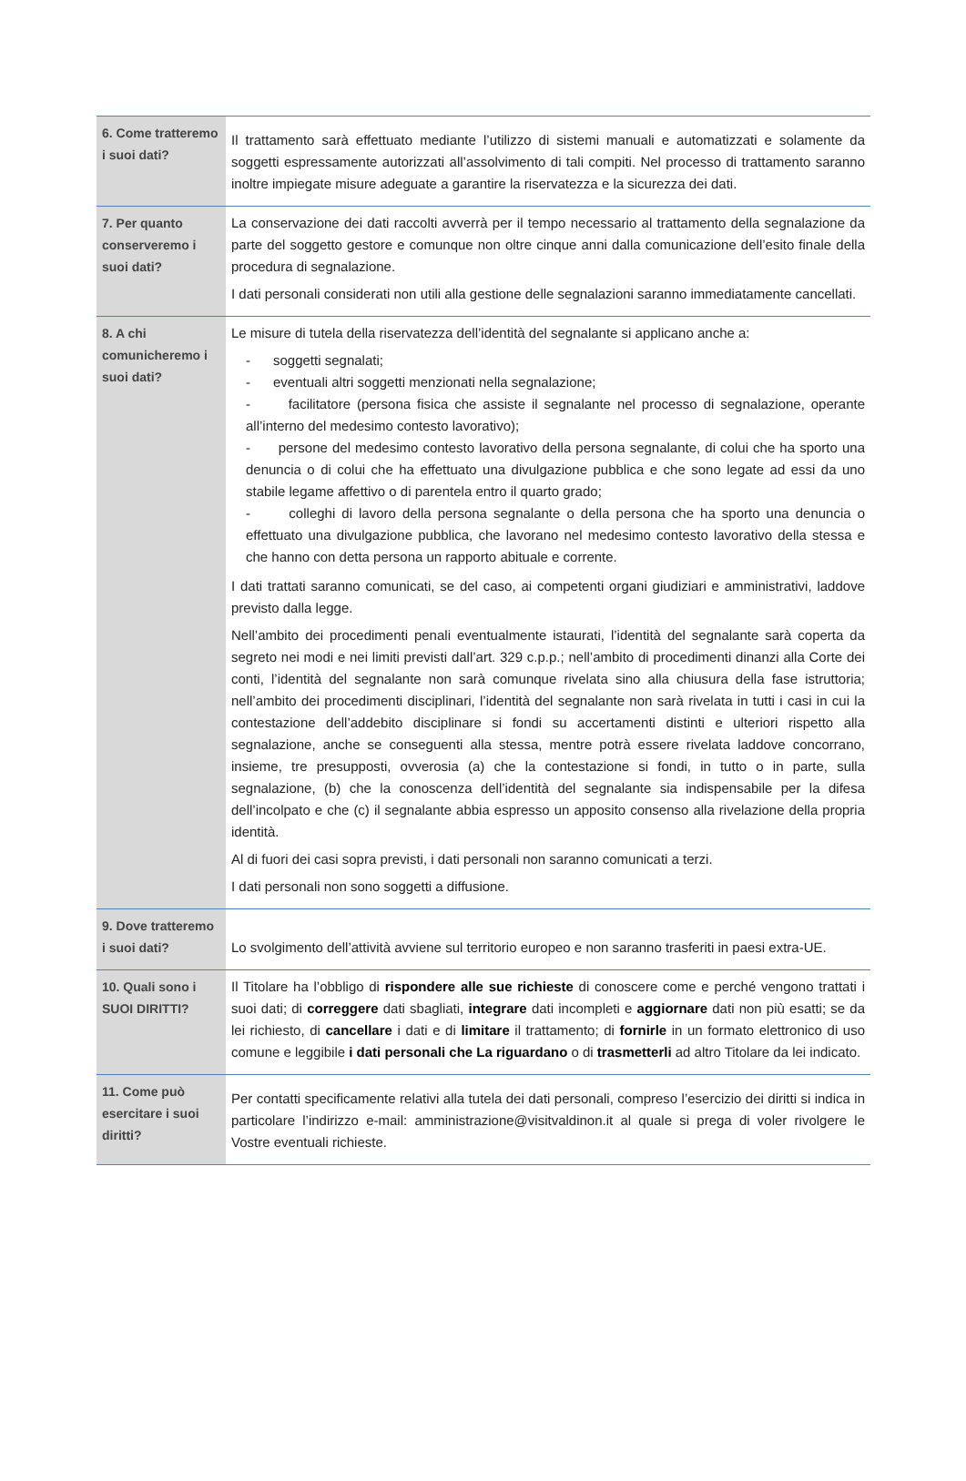| 6. Come tratteremo i suoi dati? | Il trattamento sarà effettuato mediante l’utilizzo di sistemi manuali e automatizzati e solamente da soggetti espressamente autorizzati all’assolvimento di tali compiti. Nel processo di trattamento saranno inoltre impiegate misure adeguate a garantire la riservatezza e la sicurezza dei dati. |
| 7. Per quanto conserveremo i suoi dati? | La conservazione dei dati raccolti avverrà per il tempo necessario al trattamento della segnalazione da parte del soggetto gestore e comunque non oltre cinque anni dalla comunicazione dell’esito finale della procedura di segnalazione. I dati personali considerati non utili alla gestione delle segnalazioni saranno immediatamente cancellati. |
| 8. A chi comunicheremo i suoi dati? | Le misure di tutela della riservatezza dell’identità del segnalante si applicano anche a: - soggetti segnalati; - eventuali altri soggetti menzionati nella segnalazione; - facilitatore (persona fisica che assiste il segnalante nel processo di segnalazione, operante all’interno del medesimo contesto lavorativo); - persone del medesimo contesto lavorativo della persona segnalante, di colui che ha sporto una denuncia o di colui che ha effettuato una divulgazione pubblica e che sono legate ad essi da uno stabile legame affettivo o di parentela entro il quarto grado; - colleghi di lavoro della persona segnalante o della persona che ha sporto una denuncia o effettuato una divulgazione pubblica, che lavorano nel medesimo contesto lavorativo della stessa e che hanno con detta persona un rapporto abituale e corrente. I dati trattati saranno comunicati, se del caso, ai competenti organi giudiziari e amministrativi, laddove previsto dalla legge. Nell’ambito dei procedimenti penali eventualmente istaurati, l’identità del segnalante sarà coperta da segreto nei modi e nei limiti previsti dall’art. 329 c.p.p.; nell’ambito di procedimenti dinanzi alla Corte dei conti, l’identità del segnalante non sarà comunque rivelata sino alla chiusura della fase istruttoria; nell’ambito dei procedimenti disciplinari, l’identità del segnalante non sarà rivelata in tutti i casi in cui la contestazione dell’addebito disciplinare si fondi su accertamenti distinti e ulteriori rispetto alla segnalazione, anche se conseguenti alla stessa, mentre potrà essere rivelata laddove concorrano, insieme, tre presupposti, ovverosia (a) che la contestazione si fondi, in tutto o in parte, sulla segnalazione, (b) che la conoscenza dell’identità del segnalante sia indispensabile per la difesa dell’incolpato e che (c) il segnalante abbia espresso un apposito consenso alla rivelazione della propria identità. Al di fuori dei casi sopra previsti, i dati personali non saranno comunicati a terzi. I dati personali non sono soggetti a diffusione. |
| 9. Dove tratteremo i suoi dati? | Lo svolgimento dell’attività avviene sul territorio europeo e non saranno trasferiti in paesi extra-UE. |
| 10. Quali sono i SUOI DIRITTI? | Il Titolare ha l’obbligo di rispondere alle sue richieste di conoscere come e perché vengono trattati i suoi dati; di correggere dati sbagliati, integrare dati incompleti e aggiornare dati non più esatti; se da lei richiesto, di cancellare i dati e di limitare il trattamento; di fornirle in un formato elettronico di uso comune e leggibile i dati personali che La riguardano o di trasmetterli ad altro Titolare da lei indicato. |
| 11. Come può esercitare i suoi diritti? | Per contatti specificamente relativi alla tutela dei dati personali, compreso l’esercizio dei diritti si indica in particolare l’indirizzo e-mail: amministrazione@visitvaldinon.it al quale si prega di voler rivolgere le Vostre eventuali richieste. |